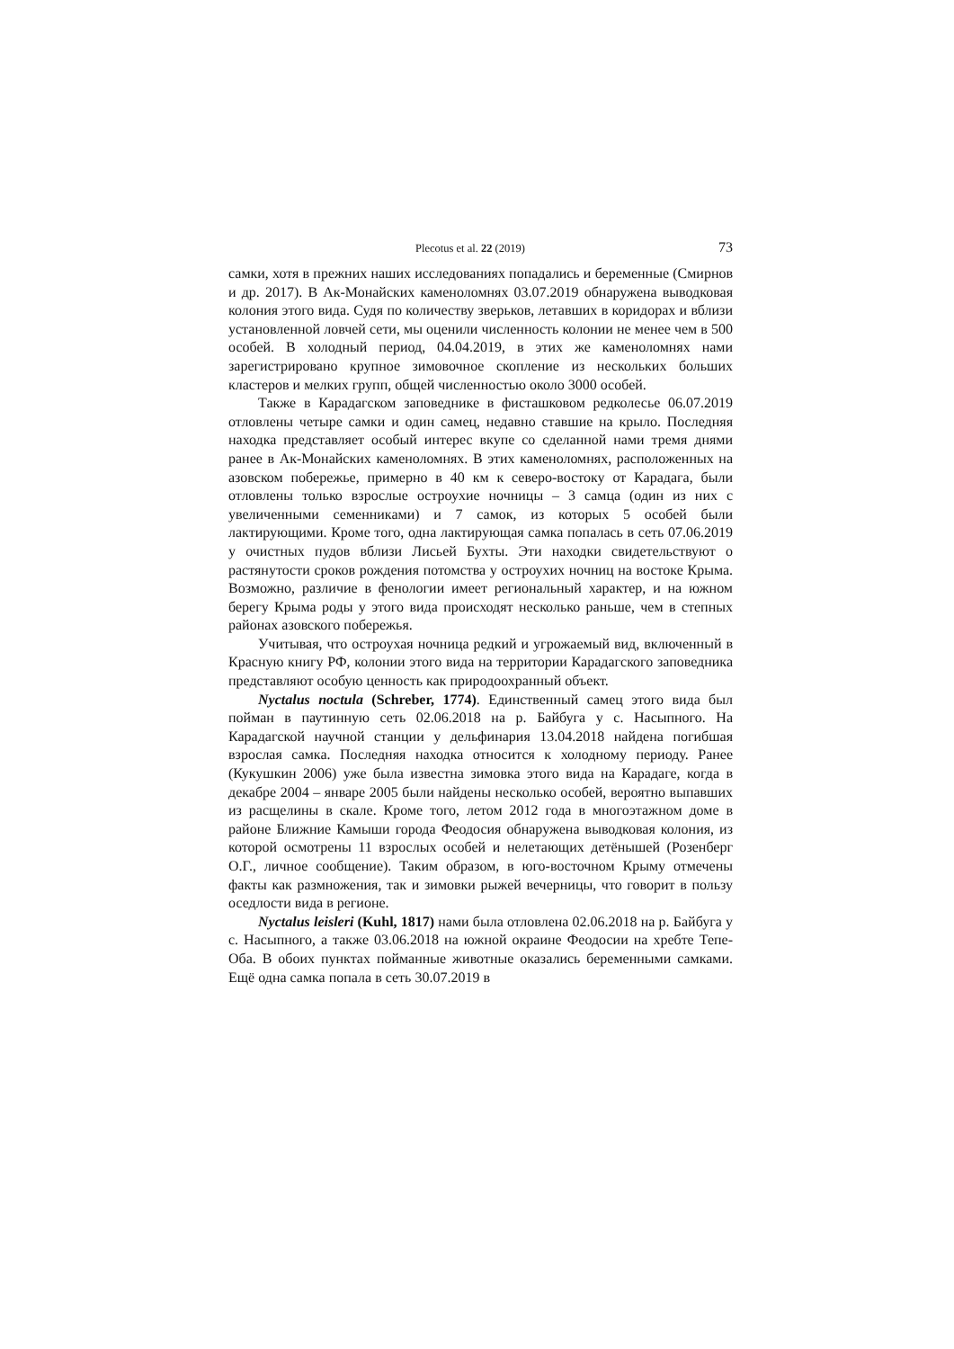Plecotus et al. 22 (2019) 73
самки, хотя в прежних наших исследованиях попадались и беременные (Смирнов и др. 2017). В Ак-Монайских каменоломнях 03.07.2019 обнаружена выводковая колония этого вида. Судя по количеству зверьков, летавших в коридорах и вблизи установленной ловчей сети, мы оценили численность колонии не менее чем в 500 особей. В холодный период, 04.04.2019, в этих же каменоломнях нами зарегистрировано крупное зимовочное скопление из нескольких больших кластеров и мелких групп, общей численностью около 3000 особей.
Также в Карадагском заповеднике в фисташковом редколесье 06.07.2019 отловлены четыре самки и один самец, недавно ставшие на крыло. Последняя находка представляет особый интерес вкупе со сделанной нами тремя днями ранее в Ак-Монайских каменоломнях. В этих каменоломнях, расположенных на азовском побережье, примерно в 40 км к северо-востоку от Карадага, были отловлены только взрослые остроухие ночницы – 3 самца (один из них с увеличенными семенниками) и 7 самок, из которых 5 особей были лактирующими. Кроме того, одна лактирующая самка попалась в сеть 07.06.2019 у очистных пудов вблизи Лисьей Бухты. Эти находки свидетельствуют о растянутости сроков рождения потомства у остроухих ночниц на востоке Крыма. Возможно, различие в фенологии имеет региональный характер, и на южном берегу Крыма роды у этого вида происходят несколько раньше, чем в степных районах азовского побережья.
Учитывая, что остроухая ночница редкий и угрожаемый вид, включенный в Красную книгу РФ, колонии этого вида на территории Карадагского заповедника представляют особую ценность как природоохранный объект.
Nyctalus noctula (Schreber, 1774). Единственный самец этого вида был пойман в паутинную сеть 02.06.2018 на р. Байбуга у с. Насыпного. На Карадагской научной станции у дельфинария 13.04.2018 найдена погибшая взрослая самка. Последняя находка относится к холодному периоду. Ранее (Кукушкин 2006) уже была известна зимовка этого вида на Карадаге, когда в декабре 2004 – январе 2005 были найдены несколько особей, вероятно выпавших из расщелины в скале. Кроме того, летом 2012 года в многоэтажном доме в районе Ближние Камыши города Феодосия обнаружена выводковая колония, из которой осмотрены 11 взрослых особей и нелетающих детёнышей (Розенберг О.Г., личное сообщение). Таким образом, в юго-восточном Крыму отмечены факты как размножения, так и зимовки рыжей вечерницы, что говорит в пользу оседлости вида в регионе.
Nyctalus leisleri (Kuhl, 1817) нами была отловлена 02.06.2018 на р. Байбуга у с. Насыпного, а также 03.06.2018 на южной окраине Феодосии на хребте Тепе-Оба. В обоих пунктах пойманные животные оказались беременными самками. Ещё одна самка попала в сеть 30.07.2019 в